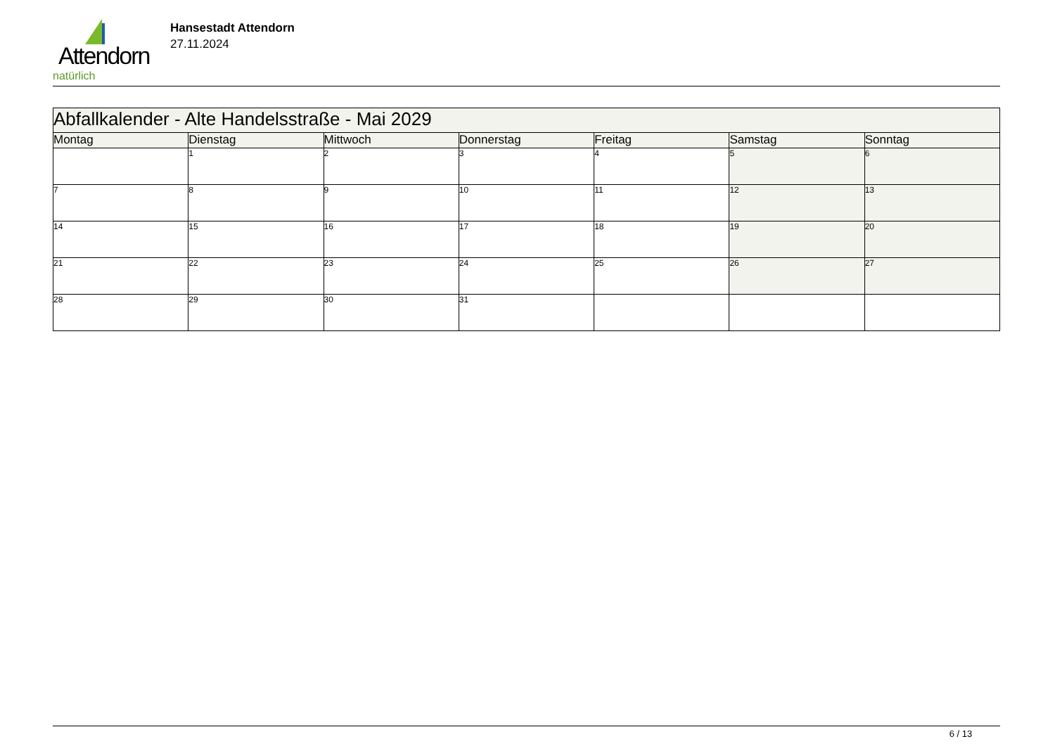Attendorn
natürlich
Hansestadt Attendorn
27.11.2024
| Abfallkalender - Alte Handelsstraße - Mai 2029 | | | | | | |
| Montag | Dienstag | Mittwoch | Donnerstag | Freitag | Samstag | Sonntag |
| | 1 | 2 | 3 | 4 | 5 | 6 |
| 7 | 8 | 9 | 10 | 11 | 12 | 13 |
| 14 | 15 | 16 | 17 | 18 | 19 | 20 |
| 21 | 22 | 23 | 24 | 25 | 26 | 27 |
| 28 | 29 | 30 | 31 | | | |
6 / 13